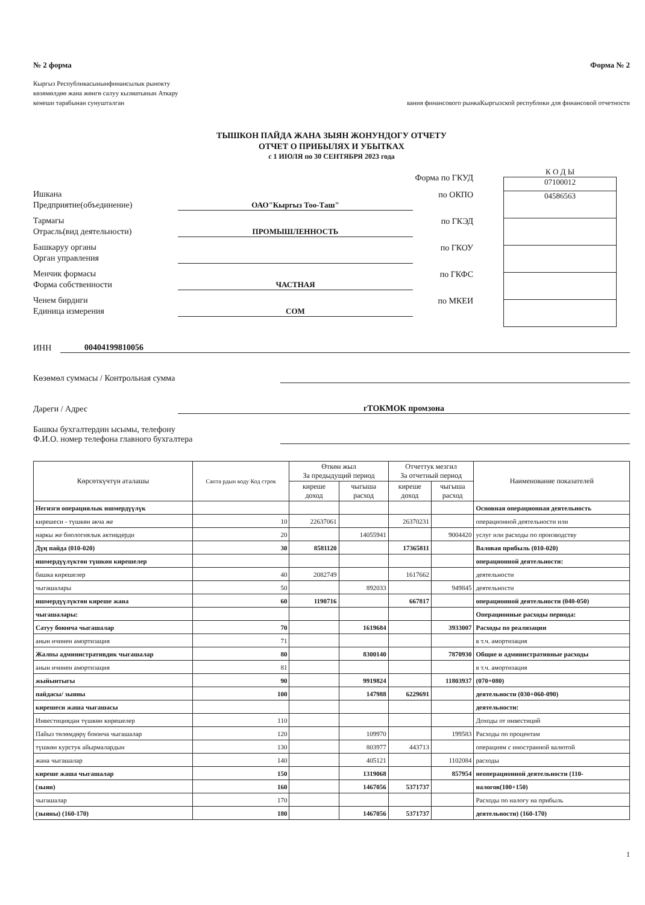№ 2 форма Форма № 2
Кыргыз Республикасынынфинансылык рыноктy
көзөмөлдөө жана жөнгө салуу кызматынын Аткару
кенеши тарабынан сунушталган вания финансового рынкаКыргызской республики для финансовой отчетности
ТЫШКОН ПАЙДА ЖАНА ЗЫЯН ЖОНУНДОГУ ОТЧЕТУ
ОТЧЕТ О ПРИБЫЛЯХ И УБЫТКАХ
с 1 ИЮЛЯ по 30 СЕНТЯБРЯ 2023 года
Форма по ГКУД
Ишкана
Предприятие(объединение) ОАО"Кыргыз Тоо-Таш" по ОКПО
Тармагы
Отрасль(вид деятельности) ПРОМЫШЛЕННОСТЬ по ГКЭД
Башкаруу органы
Орган управления по ГКОУ
Менчик формасы
Форма собственности ЧАСТНАЯ по ГКФС
Ченем бирдиги
Единица измерения СОМ по МКЕИ
К О Д Ы
07100012
04586563
ИНН 00404199810056
Көзөмөл суммасы / Контрольная сумма
Дареги / Адрес гТОКМОК промзона
Башкы бухгалтердин ысымы, телефону
Ф.И.О. номер телефона главного бухгалтера
| Көрсөткүчтүн аталашы | Сапта рдын коду Код строк | Өткөн жыл За предыдущий период | | Отчеттук мезгил За отчетный период | | Наименование показателей |
| --- | --- | --- | --- | --- | --- | --- |
| | | киреше доход | чыгыша расход | киреше доход | чыгыша расход | |
| Негизги операциялык ишмердүүлүк | | | | | | Основная операционная деятельность |
| киреше­си - түшкөн акча же | 10 | 22637061 | | 26370231 | | операционной деятельности или |
| наркы же биологиялык активдерди | 20 | | 14055941 | | 9004420 | услуг или расходы по производству |
| Дүң пайда (010-020) | 30 | 8581120 | | 17365811 | | Валовая прибыль (010-020) |
| ишмердүүлүктөн түшкөн кирешелер | | | | | | операционной деятельности: |
| башка кирешелер | 40 | 2082749 | | 1617662 | | деятельности |
| чыгашалары | 50 | | 892033 | | 949845 | деятельности |
| ишмердүүлүктөн киреше жана | 60 | 1190716 | | 667817 | | операционной деятельности (040-050) |
| чыгашалары: | | | | | | Операционные расходы периода: |
| Сатуу боюнча чыгашалар | 70 | | 1619684 | | 3933007 | Расходы по реализации |
| анын ичинен амортизация | 71 | | | | | в т.ч. амортизация |
| Жалпы административдик чыгашалар | 80 | | 8300140 | | 7870930 | Общие и административные расходы |
| анын ичинен амортизация | 81 | | | | | в т.ч. амортизация |
| жыйынтыгы | 90 | | 9919824 | | 11803937 | (070+080) |
| пайдасы/ зыяны | 100 | | 147988 | 6229691 | | деятельности (030+060-090) |
| киреше­си жаша чыгашасы | | | | | | деятельности: |
| Инвестициядан түшкөн кирешелер | 110 | | | | | Доходы от инвестиций |
| Пайыз төлөмдөрү боюнча чыгашалар | 120 | | 109970 | | 199583 | Расходы по процентам |
| түшкөн курстук айырмалардын | 130 | | 803977 | 443713 | | операциям с иностранной валютой |
| жана чыгашалар | 140 | | 405121 | | 1102084 | расходы |
| киреше жаша чыгашалар | 150 | | 1319068 | | 857954 | неоперационной деятельности (110- |
| (зыян) | 160 | | 1467056 | 5371737 | | налогов(100+150) |
| чыгашалар | 170 | | | | | Расходы по налогу на прибыль |
| (зыяны) (160-170) | 180 | | 1467056 | 5371737 | | деятельности) (160-170) |
1